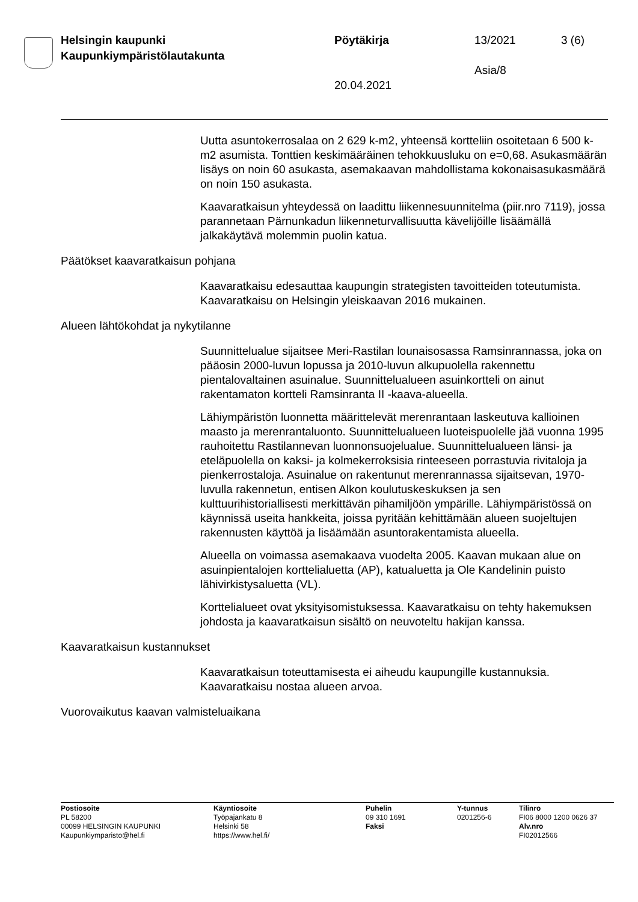Helsingin kaupunki
Kaupunkiympäristölautakunta
Pöytäkirja 13/2021 3 (6)
Asia/8
20.04.2021
Uutta asuntokerrosalaa on 2 629 k-m2, yhteensä kortteliin osoitetaan 6 500 k-m2 asumista. Tonttien keskimääräinen tehokkuusluku on e=0,68. Asukasmäärän lisäys on noin 60 asukasta, asemakaavan mahdollistama kokonaisasukasmäärä on noin 150 asukasta.
Kaavaratkaisun yhteydessä on laadittu liikennesuunnitelma (piir.nro 7119), jossa parannetaan Pärnunkadun liikenneturvallisuutta kävelijöille lisäämällä jalkakäytävä molemmin puolin katua.
Päätökset kaavaratkaisun pohjana
Kaavaratkaisu edesauttaa kaupungin strategisten tavoitteiden toteutumista. Kaavaratkaisu on Helsingin yleiskaavan 2016 mukainen.
Alueen lähtökohdat ja nykytilanne
Suunnittelualue sijaitsee Meri-Rastilan lounaisosassa Ramsinrannassa, joka on pääosin 2000-luvun lopussa ja 2010-luvun alkupuolella rakennettu pientalovaltainen asuinalue. Suunnittelualueen asuinkortteli on ainut rakentamaton kortteli Ramsinranta II -kaava-alueella.
Lähiympäristön luonnetta määrittelevät merenrantaan laskeutuva kallioinen maasto ja merenrantaluonto. Suunnittelualueen luoteispuolelle jää vuonna 1995 rauhoitettu Rastilannevan luonnonsuojelualue. Suunnittelualueen länsi- ja eteläpuolella on kaksi- ja kolmekerroksisia rinteeseen porrastuvia rivitaloja ja pienkerrostaloja. Asuinalue on rakentunut merenrannassa sijaitsevan, 1970-luvulla rakennetun, entisen Alkon koulutuskeskuksen ja sen kulttuurihistoriallisesti merkittävän pihamiljöön ympärille. Lähiympäristössä on käynnissä useita hankkeita, joissa pyritään kehittämään alueen suojeltujen rakennusten käyttöä ja lisäämään asuntorakentamista alueella.
Alueella on voimassa asemakaava vuodelta 2005. Kaavan mukaan alue on asuinpientalojen korttelialuetta (AP), katualuetta ja Ole Kandelinin puisto lähivirkistysaluetta (VL).
Korttelialueet ovat yksityisomistuksessa. Kaavaratkaisu on tehty hakemuksen johdosta ja kaavaratkaisun sisältö on neuvoteltu hakijan kanssa.
Kaavaratkaisun kustannukset
Kaavaratkaisun toteuttamisesta ei aiheudu kaupungille kustannuksia. Kaavaratkaisu nostaa alueen arvoa.
Vuorovaikutus kaavan valmisteluaikana
Postiosoite
PL 58200
00099 HELSINGIN KAUPUNKI
Kaupunkiymparisto@hel.fi
Käyntiosoite
Työpajankatu 8
Helsinki 58
https://www.hel.fi/
Puhelin
09 310 1691
Faksi
Y-tunnus
0201256-6
Tilinro
FI06 8000 1200 0626 37
Alv.nro
FI02012566